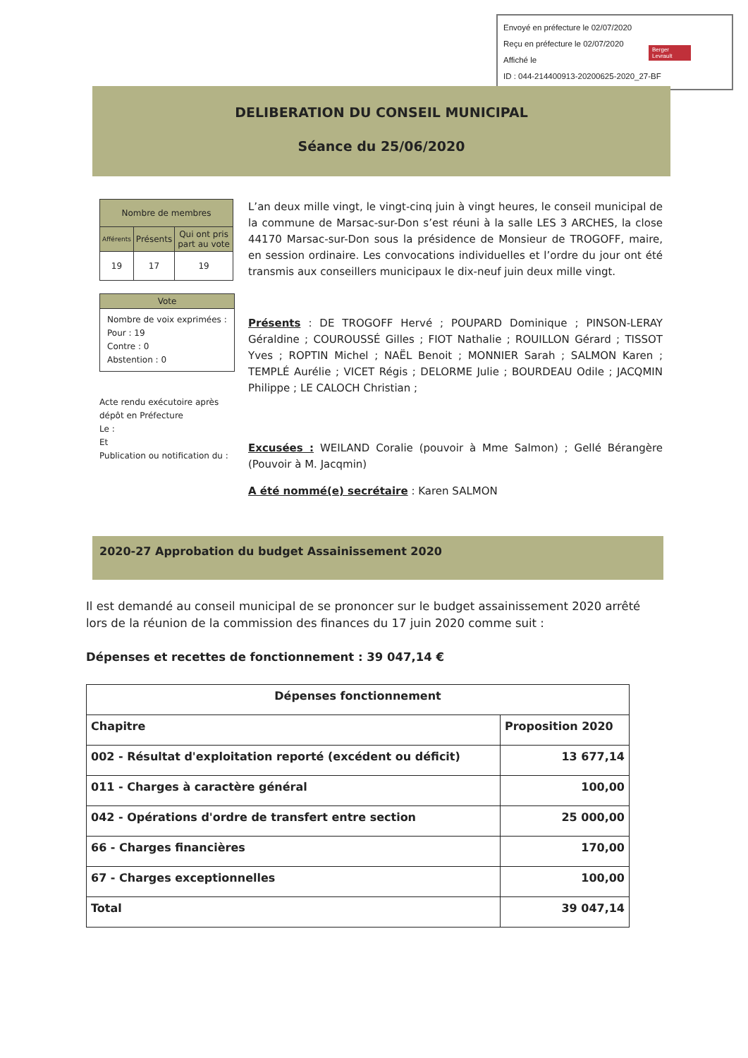Envoyé en préfecture le 02/07/2020
Reçu en préfecture le 02/07/2020
Affiché le
ID : 044-214400913-20200625-2020_27-BF
Berger Levrault
DELIBERATION DU CONSEIL MUNICIPAL
Séance du 25/06/2020
| Nombre de membres | | |
| Afférents | Présents | Qui ont pris part au vote |
| 19 | 17 | 19 |
Vote
Nombre de voix exprimées :
Pour : 19
Contre : 0
Abstention : 0
Acte rendu exécutoire après dépôt en Préfecture
Le :
Et
Publication ou notification du :
L’an deux mille vingt, le vingt-cinq juin à vingt heures, le conseil municipal de la commune de Marsac-sur-Don s’est réuni à la salle LES 3 ARCHES, la close 44170 Marsac-sur-Don sous la présidence de Monsieur de TROGOFF, maire, en session ordinaire. Les convocations individuelles et l’ordre du jour ont été transmis aux conseillers municipaux le dix-neuf juin deux mille vingt.
Présents : DE TROGOFF Hervé ; POUPARD Dominique ; PINSON-LERAY Géraldine ; COUROUSSÉ Gilles ; FIOT Nathalie ; ROUILLON Gérard ; TISSOT Yves ; ROPTIN Michel ; NAËL Benoit ; MONNIER Sarah ; SALMON Karen ; TEMPLÉ Aurélie ; VICET Régis ; DELORME Julie ; BOURDEAU Odile ; JACQMIN Philippe ; LE CALOCH Christian ;
Excusées : WEILAND Coralie (pouvoir à Mme Salmon) ; Gellé Bérangère (Pouvoir à M. Jacqmin)
A été nommé(e) secrétaire : Karen SALMON
2020-27 Approbation du budget Assainissement 2020
Il est demandé au conseil municipal de se prononcer sur le budget assainissement 2020 arrêté lors de la réunion de la commission des finances du 17 juin 2020 comme suit :
Dépenses et recettes de fonctionnement : 39 047,14 €
| Dépenses fonctionnement | |
| --- | --- |
| Chapitre | Proposition 2020 |
| 002 - Résultat d'exploitation reporté (excédent ou déficit) | 13 677,14 |
| 011 - Charges à caractère général | 100,00 |
| 042 - Opérations d'ordre de transfert entre section | 25 000,00 |
| 66 - Charges financières | 170,00 |
| 67 - Charges exceptionnelles | 100,00 |
| Total | 39 047,14 |